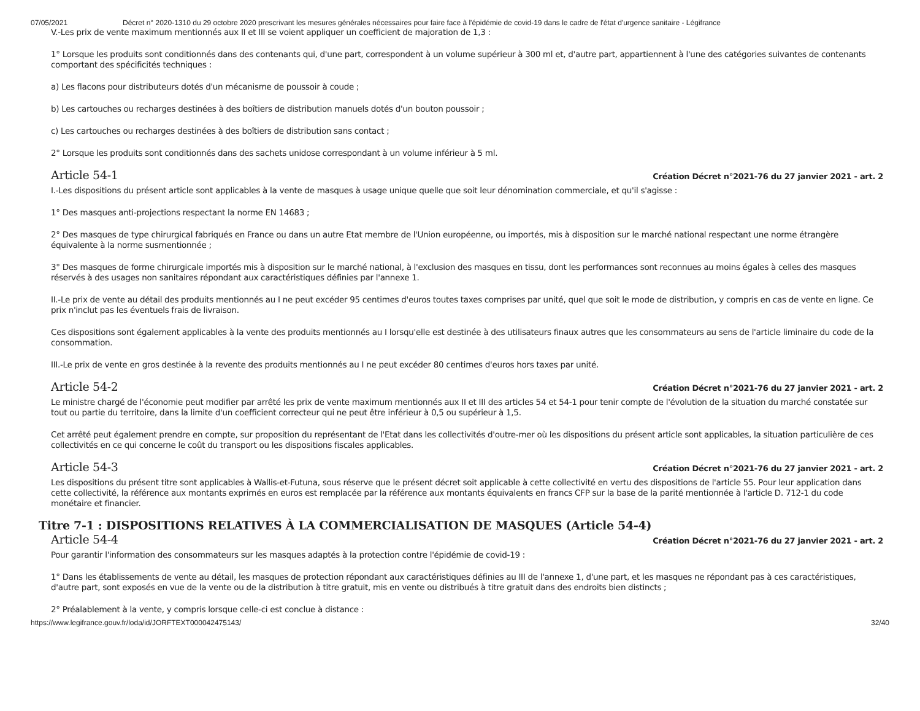07/05/2021 Décret n° 2020-1310 du 29 octobre 2020 prescrivant les mesures générales nécessaires pour faire face à l'épidémie de covid-19 dans le cadre de l'état d'urgence sanitaire - Légifrance
V.-Les prix de vente maximum mentionnés aux II et III se voient appliquer un coefficient de majoration de 1,3 :
1° Lorsque les produits sont conditionnés dans des contenants qui, d'une part, correspondent à un volume supérieur à 300 ml et, d'autre part, appartiennent à l'une des catégories suivantes de contenants comportant des spécificités techniques :
a) Les flacons pour distributeurs dotés d'un mécanisme de poussoir à coude ;
b) Les cartouches ou recharges destinées à des boîtiers de distribution manuels dotés d'un bouton poussoir ;
c) Les cartouches ou recharges destinées à des boîtiers de distribution sans contact ;
2° Lorsque les produits sont conditionnés dans des sachets unidose correspondant à un volume inférieur à 5 ml.
Article 54-1
Création Décret n°2021-76 du 27 janvier 2021 - art. 2
I.-Les dispositions du présent article sont applicables à la vente de masques à usage unique quelle que soit leur dénomination commerciale, et qu'il s'agisse :
1° Des masques anti-projections respectant la norme EN 14683 ;
2° Des masques de type chirurgical fabriqués en France ou dans un autre Etat membre de l'Union européenne, ou importés, mis à disposition sur le marché national respectant une norme étrangère équivalente à la norme susmentionnée ;
3° Des masques de forme chirurgicale importés mis à disposition sur le marché national, à l'exclusion des masques en tissu, dont les performances sont reconnues au moins égales à celles des masques réservés à des usages non sanitaires répondant aux caractéristiques définies par l'annexe 1.
II.-Le prix de vente au détail des produits mentionnés au I ne peut excéder 95 centimes d'euros toutes taxes comprises par unité, quel que soit le mode de distribution, y compris en cas de vente en ligne. Ce prix n'inclut pas les éventuels frais de livraison.
Ces dispositions sont également applicables à la vente des produits mentionnés au I lorsqu'elle est destinée à des utilisateurs finaux autres que les consommateurs au sens de l'article liminaire du code de la consommation.
III.-Le prix de vente en gros destinée à la revente des produits mentionnés au I ne peut excéder 80 centimes d'euros hors taxes par unité.
Article 54-2
Création Décret n°2021-76 du 27 janvier 2021 - art. 2
Le ministre chargé de l'économie peut modifier par arrêté les prix de vente maximum mentionnés aux II et III des articles 54 et 54-1 pour tenir compte de l'évolution de la situation du marché constatée sur tout ou partie du territoire, dans la limite d'un coefficient correcteur qui ne peut être inférieur à 0,5 ou supérieur à 1,5.
Cet arrêté peut également prendre en compte, sur proposition du représentant de l'Etat dans les collectivités d'outre-mer où les dispositions du présent article sont applicables, la situation particulière de ces collectivités en ce qui concerne le coût du transport ou les dispositions fiscales applicables.
Article 54-3
Création Décret n°2021-76 du 27 janvier 2021 - art. 2
Les dispositions du présent titre sont applicables à Wallis-et-Futuna, sous réserve que le présent décret soit applicable à cette collectivité en vertu des dispositions de l'article 55. Pour leur application dans cette collectivité, la référence aux montants exprimés en euros est remplacée par la référence aux montants équivalents en francs CFP sur la base de la parité mentionnée à l'article D. 712-1 du code monétaire et financier.
Titre 7-1 : DISPOSITIONS RELATIVES À LA COMMERCIALISATION DE MASQUES (Article 54-4)
Article 54-4
Création Décret n°2021-76 du 27 janvier 2021 - art. 2
Pour garantir l'information des consommateurs sur les masques adaptés à la protection contre l'épidémie de covid-19 :
1° Dans les établissements de vente au détail, les masques de protection répondant aux caractéristiques définies au III de l'annexe 1, d'une part, et les masques ne répondant pas à ces caractéristiques, d'autre part, sont exposés en vue de la vente ou de la distribution à titre gratuit, mis en vente ou distribués à titre gratuit dans des endroits bien distincts ;
2° Préalablement à la vente, y compris lorsque celle-ci est conclue à distance :
https://www.legifrance.gouv.fr/loda/id/JORFTEXT000042475143/ 32/40